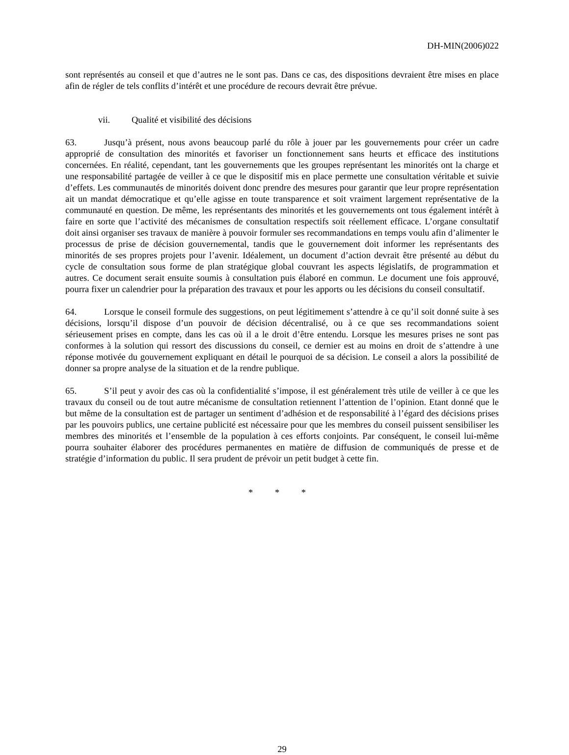DH-MIN(2006)022
sont représentés au conseil et que d’autres ne le sont pas. Dans ce cas, des dispositions devraient être mises en place afin de régler de tels conflits d’intérêt et une procédure de recours devrait être prévue.
vii. Qualité et visibilité des décisions
63. Jusqu’à présent, nous avons beaucoup parlé du rôle à jouer par les gouvernements pour créer un cadre approprié de consultation des minorités et favoriser un fonctionnement sans heurts et efficace des institutions concernées. En réalité, cependant, tant les gouvernements que les groupes représentant les minorités ont la charge et une responsabilité partagée de veiller à ce que le dispositif mis en place permette une consultation véritable et suivie d’effets. Les communautés de minorités doivent donc prendre des mesures pour garantir que leur propre représentation ait un mandat démocratique et qu’elle agisse en toute transparence et soit vraiment largement représentative de la communauté en question. De même, les représentants des minorités et les gouvernements ont tous également intérêt à faire en sorte que l’activité des mécanismes de consultation respectifs soit réellement efficace. L’organe consultatif doit ainsi organiser ses travaux de manière à pouvoir formuler ses recommandations en temps voulu afin d’alimenter le processus de prise de décision gouvernemental, tandis que le gouvernement doit informer les représentants des minorités de ses propres projets pour l’avenir. Idéalement, un document d’action devrait être présenté au début du cycle de consultation sous forme de plan stratégique global couvrant les aspects législatifs, de programmation et autres. Ce document serait ensuite soumis à consultation puis élaboré en commun. Le document une fois approuvé, pourra fixer un calendrier pour la préparation des travaux et pour les apports ou les décisions du conseil consultatif.
64. Lorsque le conseil formule des suggestions, on peut légitimement s’attendre à ce qu’il soit donné suite à ses décisions, lorsqu’il dispose d’un pouvoir de décision décentralisé, ou à ce que ses recommandations soient sérieusement prises en compte, dans les cas où il a le droit d’être entendu. Lorsque les mesures prises ne sont pas conformes à la solution qui ressort des discussions du conseil, ce dernier est au moins en droit de s’attendre à une réponse motivée du gouvernement expliquant en détail le pourquoi de sa décision. Le conseil a alors la possibilité de donner sa propre analyse de la situation et de la rendre publique.
65. S’il peut y avoir des cas où la confidentialité s’impose, il est généralement très utile de veiller à ce que les travaux du conseil ou de tout autre mécanisme de consultation retiennent l’attention de l’opinion. Etant donné que le but même de la consultation est de partager un sentiment d’adhésion et de responsabilité à l’égard des décisions prises par les pouvoirs publics, une certaine publicité est nécessaire pour que les membres du conseil puissent sensibiliser les membres des minorités et l’ensemble de la population à ces efforts conjoints. Par conséquent, le conseil lui-même pourra souhaiter élaborer des procédures permanentes en matière de diffusion de communiqués de presse et de stratégie d’information du public. Il sera prudent de prévoir un petit budget à cette fin.
* * *
29